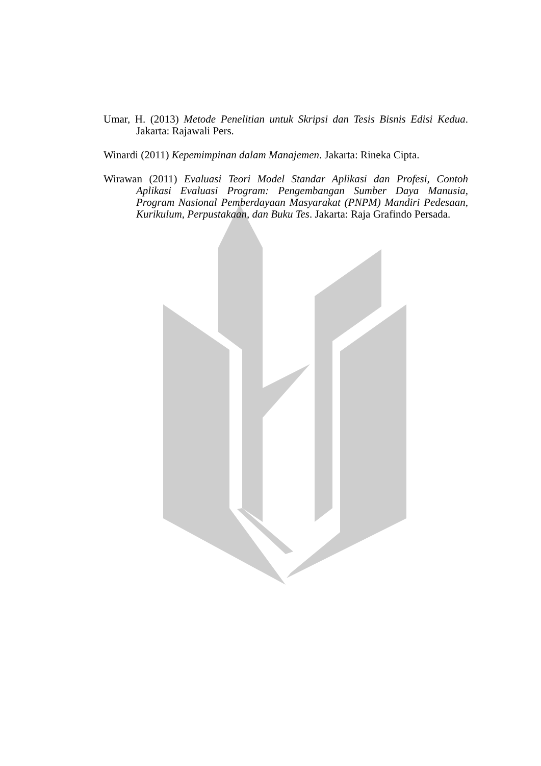Umar, H. (2013) Metode Penelitian untuk Skripsi dan Tesis Bisnis Edisi Kedua. Jakarta: Rajawali Pers.
Winardi (2011) Kepemimpinan dalam Manajemen. Jakarta: Rineka Cipta.
Wirawan (2011) Evaluasi Teori Model Standar Aplikasi dan Profesi, Contoh Aplikasi Evaluasi Program: Pengembangan Sumber Daya Manusia, Program Nasional Pemberdayaan Masyarakat (PNPM) Mandiri Pedesaan, Kurikulum, Perpustakaan, dan Buku Tes. Jakarta: Raja Grafindo Persada.